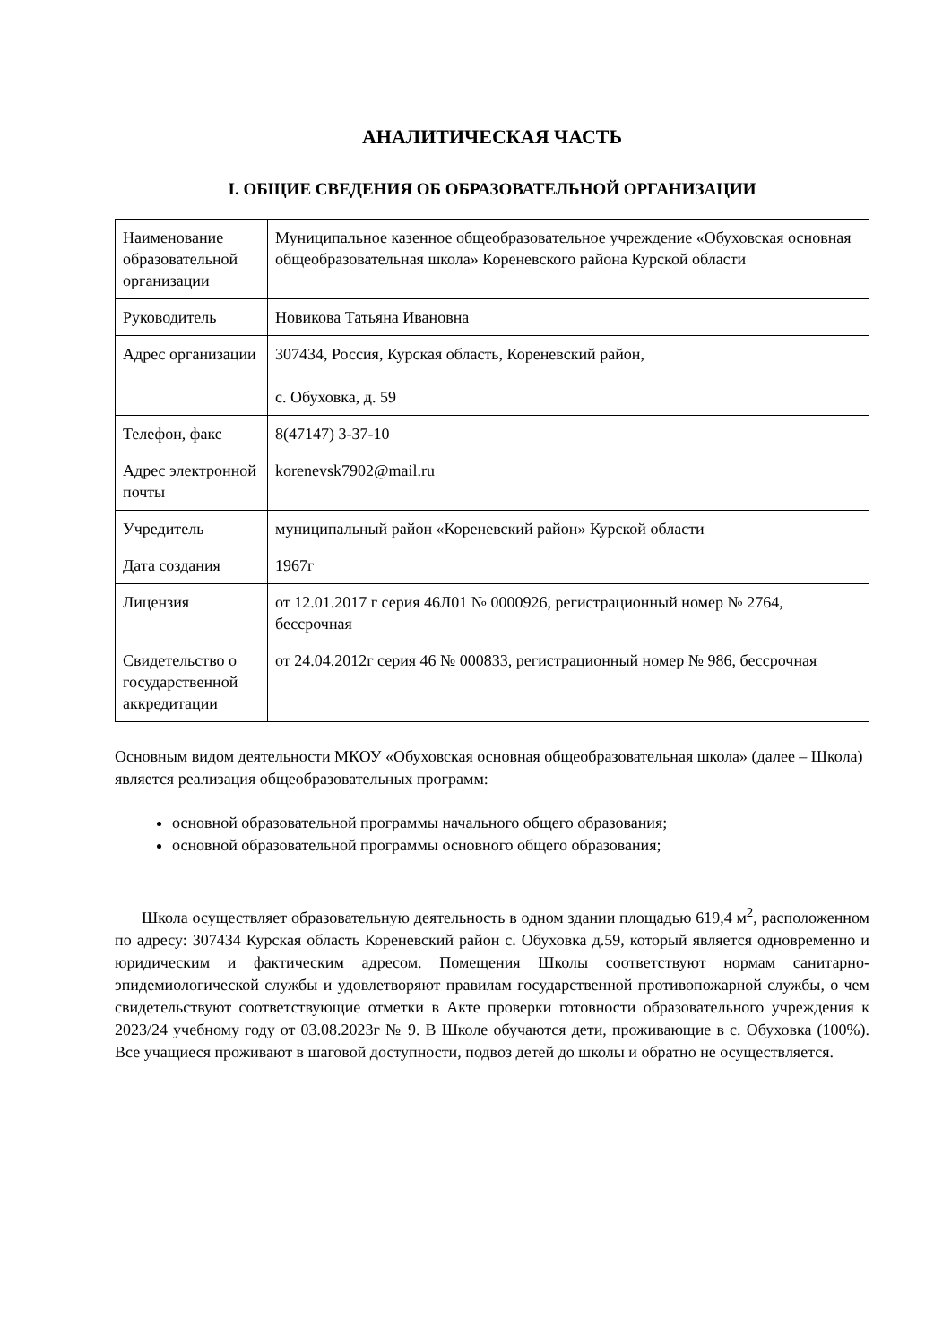АНАЛИТИЧЕСКАЯ ЧАСТЬ
I. ОБЩИЕ СВЕДЕНИЯ ОБ ОБРАЗОВАТЕЛЬНОЙ ОРГАНИЗАЦИИ
| Наименование образовательной организации | Муниципальное казенное общеобразовательное учреждение «Обуховская основная общеобразовательная школа» Кореневского района Курской области |
| Руководитель | Новикова Татьяна Ивановна |
| Адрес организации | 307434, Россия, Курская область, Кореневский район, с. Обуховка, д. 59 |
| Телефон, факс | 8(47147) 3-37-10 |
| Адрес электронной почты | korenevsk7902@mail.ru |
| Учредитель | муниципальный район «Кореневский район» Курской области |
| Дата создания | 1967г |
| Лицензия | от 12.01.2017 г серия 46Л01 № 0000926, регистрационный номер № 2764, бессрочная |
| Свидетельство о государственной аккредитации | от 24.04.2012г серия 46 № 000833, регистрационный номер № 986, бессрочная |
Основным видом деятельности МКОУ «Обуховская основная общеобразовательная школа» (далее – Школа) является реализация общеобразовательных программ:
основной образовательной программы начального общего образования;
основной образовательной программы основного общего образования;
Школа осуществляет образовательную деятельность в одном здании площадью 619,4 м<sup>2</sup>, расположенном по адресу: 307434 Курская область Кореневский район с. Обуховка д.59, который является одновременно и юридическим и фактическим адресом. Помещения Школы соответствуют нормам санитарно-эпидемиологической службы и удовлетворяют правилам государственной противопожарной службы, о чем свидетельствуют соответствующие отметки в Акте проверки готовности образовательного учреждения к 2023/24 учебному году от 03.08.2023г № 9. В Школе обучаются дети, проживающие в с. Обуховка (100%). Все учащиеся проживают в шаговой доступности, подвоз детей до школы и обратно не осуществляется.